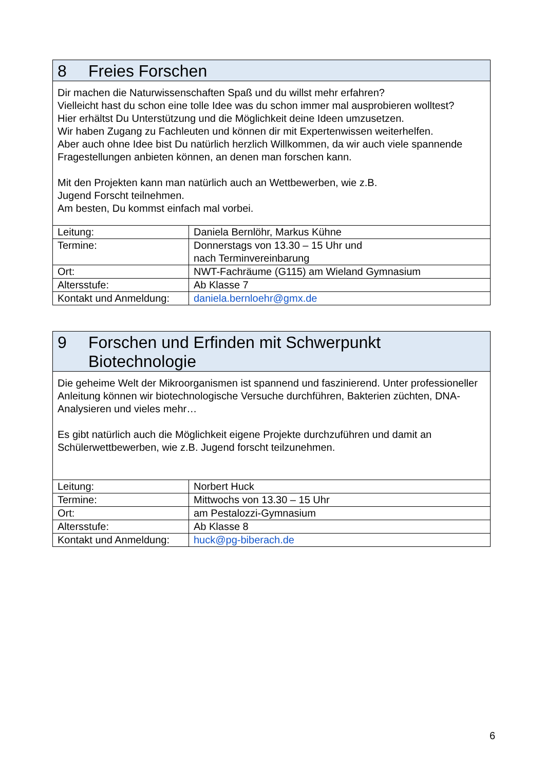| 8 Freies Forschen | |
| Dir machen die Naturwissenschaften Spaß und du willst mehr erfahren? Vielleicht hast du schon eine tolle Idee was du schon immer mal ausprobieren wolltest? Hier erhältst Du Unterstützung und die Möglichkeit deine Ideen umzusetzen. Wir haben Zugang zu Fachleuten und können dir mit Expertenwissen weiterhelfen. Aber auch ohne Idee bist Du natürlich herzlich Willkommen, da wir auch viele spannende Fragestellungen anbieten können, an denen man forschen kann. Mit den Projekten kann man natürlich auch an Wettbewerben, wie z.B. Jugend Forscht teilnehmen. Am besten, Du kommst einfach mal vorbei. | |
| Leitung: | Daniela Bernlöhr, Markus Kühne |
| Termine: | Donnerstags von 13.30 – 15 Uhr und nach Terminvereinbarung |
| Ort: | NWT-Fachräume (G115) am Wieland Gymnasium |
| Altersstufe: | Ab Klasse 7 |
| Kontakt und Anmeldung: | daniela.bernloehr@gmx.de |
| 9 Forschen und Erfinden mit Schwerpunkt Biotechnologie | |
| Die geheime Welt der Mikroorganismen ist spannend und faszinierend. Unter professioneller Anleitung können wir biotechnologische Versuche durchführen, Bakterien züchten, DNA-Analysieren und vieles mehr… Es gibt natürlich auch die Möglichkeit eigene Projekte durchzuführen und damit an Schülerwettbewerben, wie z.B. Jugend forscht teilzunehmen. | |
| Leitung: | Norbert Huck |
| Termine: | Mittwochs von 13.30 – 15 Uhr |
| Ort: | am Pestalozzi-Gymnasium |
| Altersstufe: | Ab Klasse 8 |
| Kontakt und Anmeldung: | huck@pg-biberach.de |
6